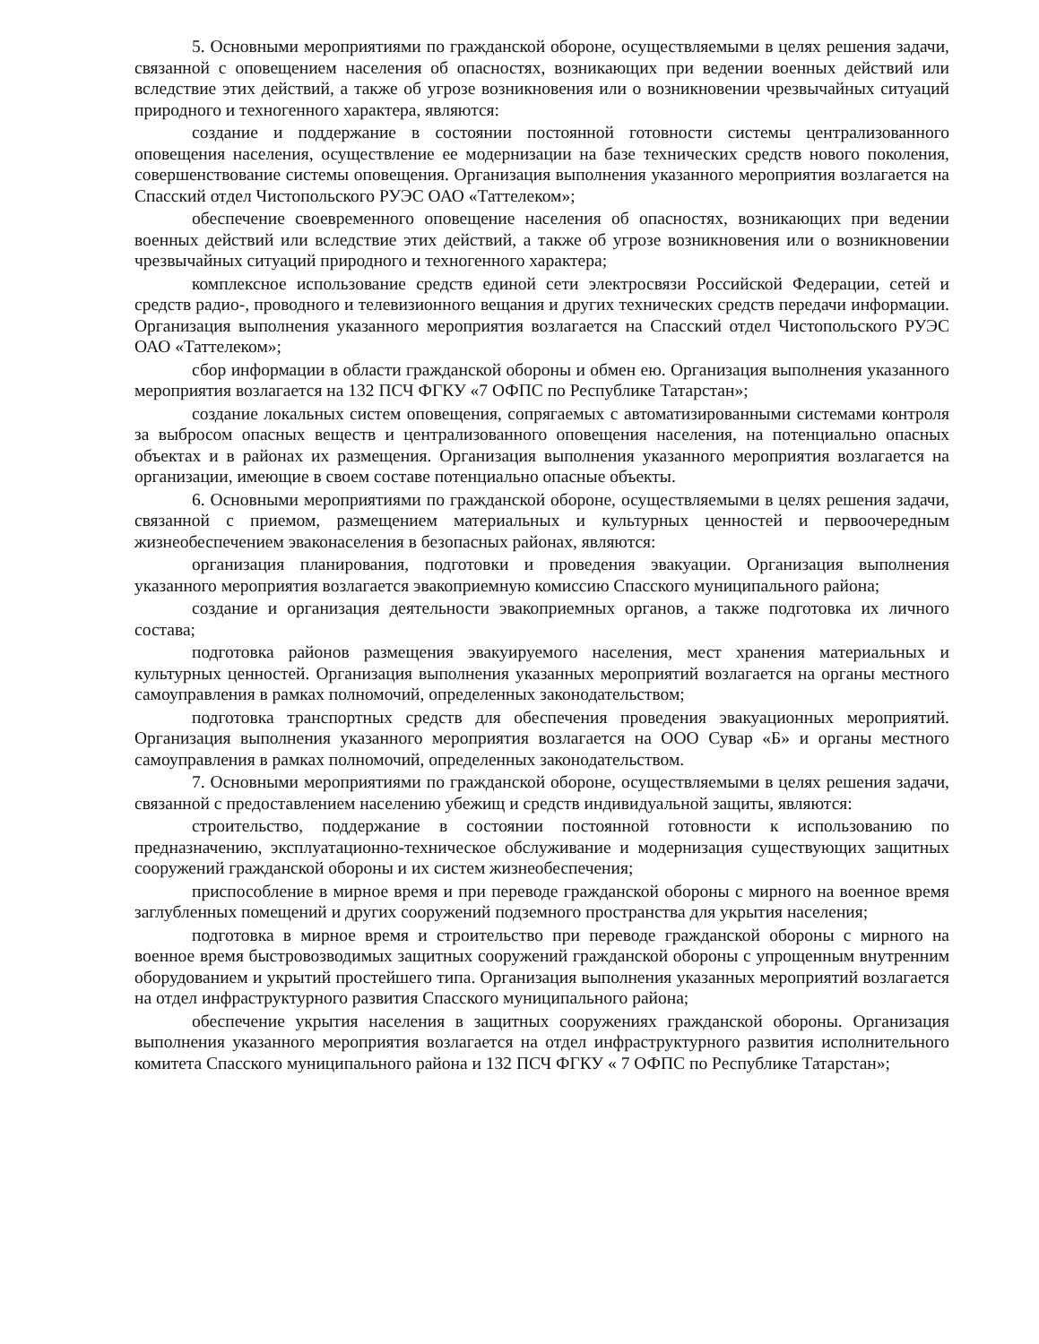5. Основными мероприятиями по гражданской обороне, осуществляемыми в целях решения задачи, связанной с оповещением населения об опасностях, возникающих при ведении военных действий или вследствие этих действий, а также об угрозе возникновения или о возникновении чрезвычайных ситуаций природного и техногенного характера, являются:
создание и поддержание в состоянии постоянной готовности системы централизованного оповещения населения, осуществление ее модернизации на базе технических средств нового поколения, совершенствование системы оповещения. Организация выполнения указанного мероприятия возлагается на Спасский отдел Чистопольского РУЭС ОАО «Таттелеком»;
обеспечение своевременного оповещение населения об опасностях, возникающих при ведении военных действий или вследствие этих действий, а также об угрозе возникновения или о возникновении чрезвычайных ситуаций природного и техногенного характера;
комплексное использование средств единой сети электросвязи Российской Федерации, сетей и средств радио-, проводного и телевизионного вещания и других технических средств передачи информации. Организация выполнения указанного мероприятия возлагается на Спасский отдел Чистопольского РУЭС ОАО «Таттелеком»;
сбор информации в области гражданской обороны и обмен ею. Организация выполнения указанного мероприятия возлагается на 132 ПСЧ ФГКУ «7 ОФПС по Республике Татарстан»;
создание локальных систем оповещения, сопрягаемых с автоматизированными системами контроля за выбросом опасных веществ и централизованного оповещения населения, на потенциально опасных объектах и в районах их размещения. Организация выполнения указанного мероприятия возлагается на организации, имеющие в своем составе потенциально опасные объекты.
6. Основными мероприятиями по гражданской обороне, осуществляемыми в целях решения задачи, связанной с приемом, размещением материальных и культурных ценностей и первоочередным жизнеобеспечением эваконаселения в безопасных районах, являются:
организация планирования, подготовки и проведения эвакуации. Организация выполнения указанного мероприятия возлагается эвакоприемную комиссию Спасского муниципального района;
создание и организация деятельности эвакоприемных органов, а также подготовка их личного состава;
подготовка районов размещения эвакуируемого населения, мест хранения материальных и культурных ценностей. Организация выполнения указанных мероприятий возлагается на органы местного самоуправления в рамках полномочий, определенных законодательством;
подготовка транспортных средств для обеспечения проведения эвакуационных мероприятий. Организация выполнения указанного мероприятия возлагается на ООО Сувар «Б» и органы местного самоуправления в рамках полномочий, определенных законодательством.
7. Основными мероприятиями по гражданской обороне, осуществляемыми в целях решения задачи, связанной с предоставлением населению убежищ и средств индивидуальной защиты, являются:
строительство, поддержание в состоянии постоянной готовности к использованию по предназначению, эксплуатационно-техническое обслуживание и модернизация существующих защитных сооружений гражданской обороны и их систем жизнеобеспечения;
приспособление в мирное время и при переводе гражданской обороны с мирного на военное время заглубленных помещений и других сооружений подземного пространства для укрытия населения;
подготовка в мирное время и строительство при переводе гражданской обороны с мирного на военное время быстровозводимых защитных сооружений гражданской обороны с упрощенным внутренним оборудованием и укрытий простейшего типа. Организация выполнения указанных мероприятий возлагается на отдел инфраструктурного развития Спасского муниципального района;
обеспечение укрытия населения в защитных сооружениях гражданской обороны. Организация выполнения указанного мероприятия возлагается на отдел инфраструктурного развития исполнительного комитета Спасского муниципального района и 132 ПСЧ ФГКУ « 7 ОФПС по Республике Татарстан»;